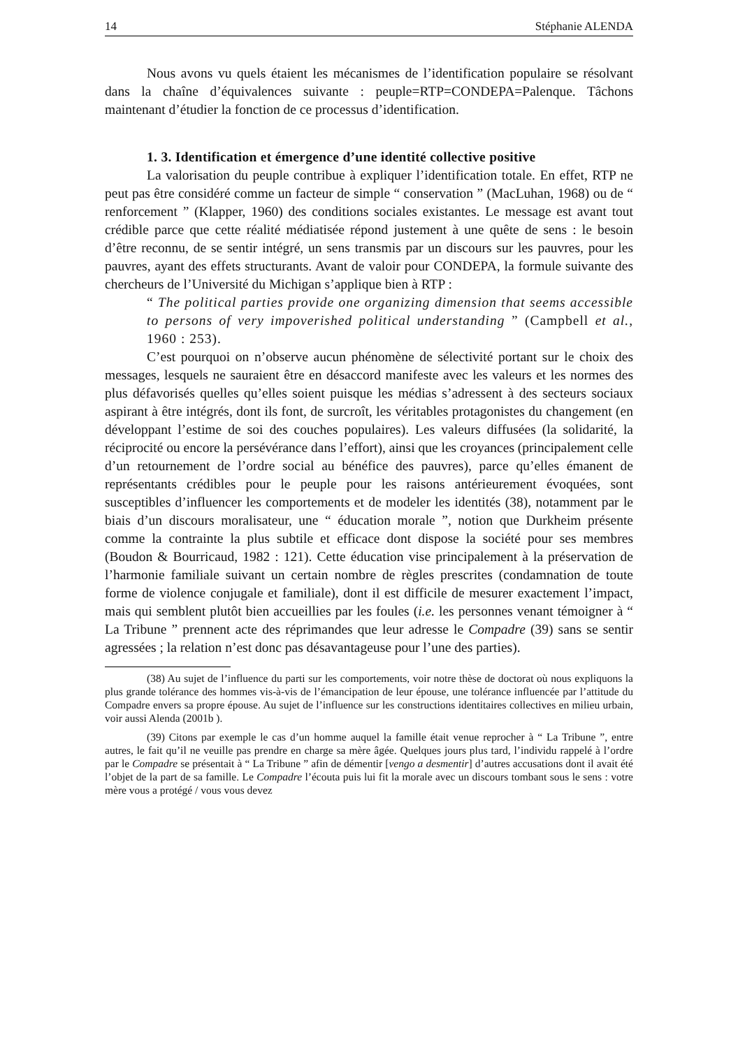14 Stéphanie ALENDA
Nous avons vu quels étaient les mécanismes de l’identification populaire se résolvant dans la chaîne d’équivalences suivante : peuple=RTP=CONDEPA=Palenque. Tâchons maintenant d’étudier la fonction de ce processus d’identification.
1. 3. Identification et émergence d’une identité collective positive
La valorisation du peuple contribue à expliquer l’identification totale. En effet, RTP ne peut pas être considéré comme un facteur de simple “ conservation ” (MacLuhan, 1968) ou de “ renforcement ” (Klapper, 1960) des conditions sociales existantes. Le message est avant tout crédible parce que cette réalité médiatisée répond justement à une quête de sens : le besoin d’être reconnu, de se sentir intégré, un sens transmis par un discours sur les pauvres, pour les pauvres, ayant des effets structurants. Avant de valoir pour CONDEPA, la formule suivante des chercheurs de l’Université du Michigan s’applique bien à RTP :
“ The political parties provide one organizing dimension that seems accessible to persons of very impoverished political understanding ” (Campbell et al., 1960 : 253).
C’est pourquoi on n’observe aucun phénomène de sélectivité portant sur le choix des messages, lesquels ne sauraient être en désaccord manifeste avec les valeurs et les normes des plus défavorisés quelles qu’elles soient puisque les médias s’adressent à des secteurs sociaux aspirant à être intégrés, dont ils font, de surcroît, les véritables protagonistes du changement (en développant l’estime de soi des couches populaires). Les valeurs diffusées (la solidarité, la réciprocité ou encore la persévérance dans l’effort), ainsi que les croyances (principalement celle d’un retournement de l’ordre social au bénéfice des pauvres), parce qu’elles émanent de représentants crédibles pour le peuple pour les raisons antérieurement évoquées, sont susceptibles d’influencer les comportements et de modeler les identités (38), notamment par le biais d’un discours moralisateur, une “ éducation morale ”, notion que Durkheim présente comme la contrainte la plus subtile et efficace dont dispose la société pour ses membres (Boudon & Bourricaud, 1982 : 121). Cette éducation vise principalement à la préservation de l’harmonie familiale suivant un certain nombre de règles prescrites (condamnation de toute forme de violence conjugale et familiale), dont il est difficile de mesurer exactement l’impact, mais qui semblent plutôt bien accueillies par les foules (i.e. les personnes venant témoigner à “ La Tribune ” prennent acte des réprimandes que leur adresse le Compadre (39) sans se sentir agressées ; la relation n’est donc pas désavantageuse pour l’une des parties).
(38) Au sujet de l’influence du parti sur les comportements, voir notre thèse de doctorat où nous expliquons la plus grande tolérance des hommes vis-à-vis de l’émancipation de leur épouse, une tolérance influencée par l’attitude du Compadre envers sa propre épouse. Au sujet de l’influence sur les constructions identitaires collectives en milieu urbain, voir aussi Alenda (2001b ).
(39) Citons par exemple le cas d’un homme auquel la famille était venue reprocher à “ La Tribune ”, entre autres, le fait qu’il ne veuille pas prendre en charge sa mère âgée. Quelques jours plus tard, l’individu rappelé à l’ordre par le Compadre se présentait à “ La Tribune ” afin de démentir [vengo a desmentir] d’autres accusations dont il avait été l’objet de la part de sa famille. Le Compadre l’écouta puis lui fit la morale avec un discours tombant sous le sens : votre mère vous a protégé / vous vous devez